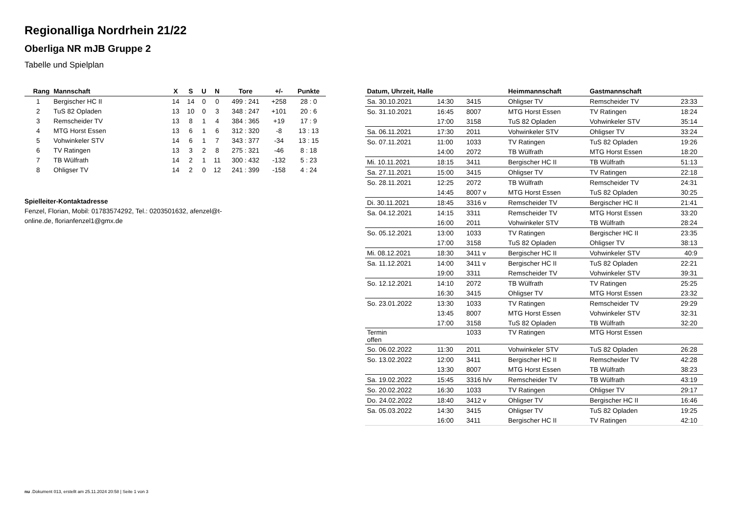Regionalliga Nordrhein 21/22
Oberliga NR mJB Gruppe 2
Tabelle und Spielplan
| Rang | Mannschaft | X | S | U | N | Tore | +/- | Punkte |
| --- | --- | --- | --- | --- | --- | --- | --- | --- |
| 1 | Bergischer HC II | 14 | 14 | 0 | 0 | 499 : 241 | +258 | 28 : 0 |
| 2 | TuS 82 Opladen | 13 | 10 | 0 | 3 | 348 : 247 | +101 | 20 : 6 |
| 3 | Remscheider TV | 13 | 8 | 1 | 4 | 384 : 365 | +19 | 17 : 9 |
| 4 | MTG Horst Essen | 13 | 6 | 1 | 6 | 312 : 320 | -8 | 13 : 13 |
| 5 | Vohwinkeler STV | 14 | 6 | 1 | 7 | 343 : 377 | -34 | 13 : 15 |
| 6 | TV Ratingen | 13 | 3 | 2 | 8 | 275 : 321 | -46 | 8 : 18 |
| 7 | TB Wülfrath | 14 | 2 | 1 | 11 | 300 : 432 | -132 | 5 : 23 |
| 8 | Ohligser TV | 14 | 2 | 0 | 12 | 241 : 399 | -158 | 4 : 24 |
Spielleiter-Kontaktadresse
Fenzel, Florian, Mobil: 01783574292, Tel.: 0203501632, afenzel@t-online.de, florianfenzel1@gmx.de
| Datum, Uhrzeit, Halle | | | Heimmannschaft | Gastmannschaft | |
| --- | --- | --- | --- | --- | --- |
| Sa. 30.10.2021 | 14:30 | 3415 | Ohligser TV | Remscheider TV | 23:33 |
| So. 31.10.2021 | 16:45 | 8007 | MTG Horst Essen | TV Ratingen | 18:24 |
| | 17:00 | 3158 | TuS 82 Opladen | Vohwinkeler STV | 35:14 |
| Sa. 06.11.2021 | 17:30 | 2011 | Vohwinkeler STV | Ohligser TV | 33:24 |
| So. 07.11.2021 | 11:00 | 1033 | TV Ratingen | TuS 82 Opladen | 19:26 |
| | 14:00 | 2072 | TB Wülfrath | MTG Horst Essen | 18:20 |
| Mi. 10.11.2021 | 18:15 | 3411 | Bergischer HC II | TB Wülfrath | 51:13 |
| Sa. 27.11.2021 | 15:00 | 3415 | Ohligser TV | TV Ratingen | 22:18 |
| So. 28.11.2021 | 12:25 | 2072 | TB Wülfrath | Remscheider TV | 24:31 |
| | 14:45 | 8007 v | MTG Horst Essen | TuS 82 Opladen | 30:25 |
| Di. 30.11.2021 | 18:45 | 3316 v | Remscheider TV | Bergischer HC II | 21:41 |
| Sa. 04.12.2021 | 14:15 | 3311 | Remscheider TV | MTG Horst Essen | 33:20 |
| | 16:00 | 2011 | Vohwinkeler STV | TB Wülfrath | 28:24 |
| So. 05.12.2021 | 13:00 | 1033 | TV Ratingen | Bergischer HC II | 23:35 |
| | 17:00 | 3158 | TuS 82 Opladen | Ohligser TV | 38:13 |
| Mi. 08.12.2021 | 18:30 | 3411 v | Bergischer HC II | Vohwinkeler STV | 40:9 |
| Sa. 11.12.2021 | 14:00 | 3411 v | Bergischer HC II | TuS 82 Opladen | 22:21 |
| | 19:00 | 3311 | Remscheider TV | Vohwinkeler STV | 39:31 |
| So. 12.12.2021 | 14:10 | 2072 | TB Wülfrath | TV Ratingen | 25:25 |
| | 16:30 | 3415 | Ohligser TV | MTG Horst Essen | 23:32 |
| So. 23.01.2022 | 13:30 | 1033 | TV Ratingen | Remscheider TV | 29:29 |
| | 13:45 | 8007 | MTG Horst Essen | Vohwinkeler STV | 32:31 |
| | 17:00 | 3158 | TuS 82 Opladen | TB Wülfrath | 32:20 |
| Termin offen | | 1033 | TV Ratingen | MTG Horst Essen | |
| So. 06.02.2022 | 11:30 | 2011 | Vohwinkeler STV | TuS 82 Opladen | 26:28 |
| So. 13.02.2022 | 12:00 | 3411 | Bergischer HC II | Remscheider TV | 42:28 |
| | 13:30 | 8007 | MTG Horst Essen | TB Wülfrath | 38:23 |
| Sa. 19.02.2022 | 15:45 | 3316 h/v | Remscheider TV | TB Wülfrath | 43:19 |
| So. 20.02.2022 | 16:30 | 1033 | TV Ratingen | Ohligser TV | 29:17 |
| Do. 24.02.2022 | 18:40 | 3412 v | Ohligser TV | Bergischer HC II | 16:46 |
| Sa. 05.03.2022 | 14:30 | 3415 | Ohligser TV | TuS 82 Opladen | 19:25 |
| | 16:00 | 3411 | Bergischer HC II | TV Ratingen | 42:10 |
nu .Dokument 013, erstellt am 25.11.2024 20:58 | Seite 1 von 3